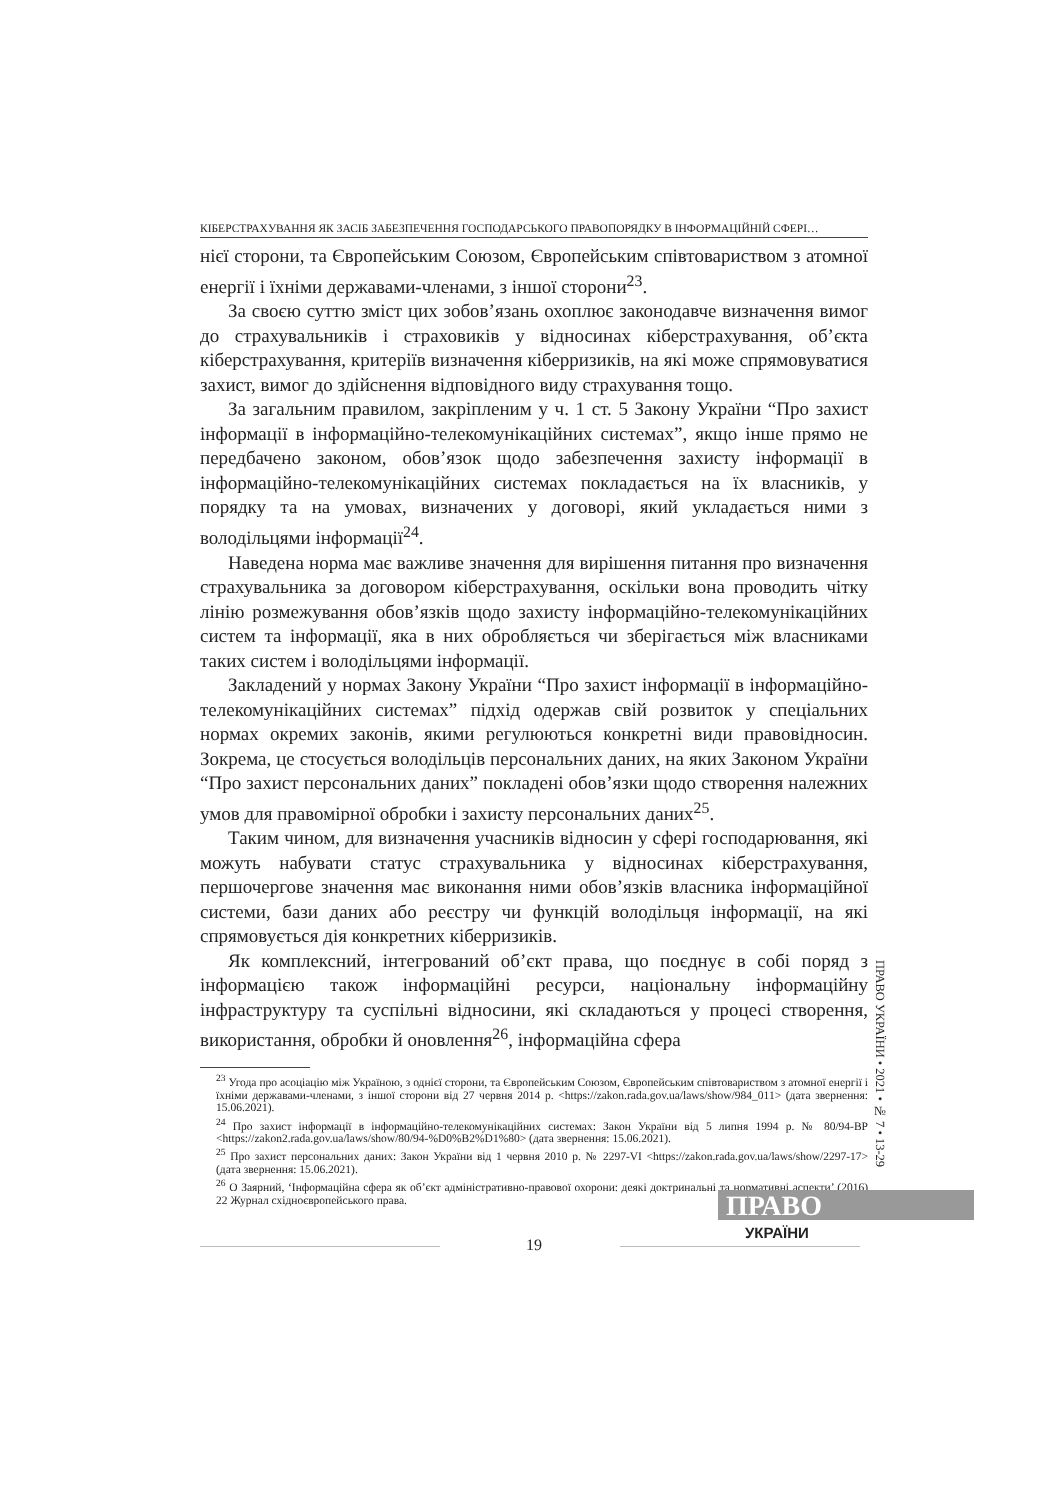КІБЕРСТРАХУВАННЯ ЯК ЗАСІБ ЗАБЕЗПЕЧЕННЯ ГОСПОДАРСЬКОГО ПРАВОПОРЯДКУ В ІНФОРМАЦІЙНІЙ СФЕРІ…
нієї сторони, та Європейським Союзом, Європейським співтовариством з атомної енергії і їхніми державами-членами, з іншої сторони<sup>23</sup>.
За своєю суттю зміст цих зобов’язань охоплює законодавче визначення вимог до страхувальників і страховиків у відносинах кіберстрахування, об’єкта кіберстрахування, критеріїв визначення кіберризиків, на які може спрямовуватися захист, вимог до здійснення відповідного виду страхування тощо.
За загальним правилом, закріпленим у ч. 1 ст. 5 Закону України “Про захист інформації в інформаційно-телекомунікаційних системах”, якщо інше прямо не передбачено законом, обов’язок щодо забезпечення захисту інформації в інформаційно-телекомунікаційних системах покладається на їх власників, у порядку та на умовах, визначених у договорі, який укладається ними з володільцями інформації<sup>24</sup>.
Наведена норма має важливе значення для вирішення питання про визначення страхувальника за договором кіберстрахування, оскільки вона проводить чітку лінію розмежування обов’язків щодо захисту інформаційно-телекомунікаційних систем та інформації, яка в них обробляється чи зберігається між власниками таких систем і володільцями інформації.
Закладений у нормах Закону України “Про захист інформації в інформаційно-телекомунікаційних системах” підхід одержав свій розвиток у спеціальних нормах окремих законів, якими регулюються конкретні види правовідносин. Зокрема, це стосується володільців персональних даних, на яких Законом України “Про захист персональних даних” покладені обов’язки щодо створення належних умов для правомірної обробки і захисту персональних даних<sup>25</sup>.
Таким чином, для визначення учасників відносин у сфері господарювання, які можуть набувати статус страхувальника у відносинах кіберстрахування, першочергове значення має виконання ними обов’язків власника інформаційної системи, бази даних або реєстру чи функцій володільця інформації, на які спрямовується дія конкретних кіберризиків.
Як комплексний, інтегрований об’єкт права, що поєднує в собі поряд з інформацією також інформаційні ресурси, національну інформаційну інфраструктуру та суспільні відносини, які складаються у процесі створення, використання, обробки й оновлення<sup>26</sup>, інформаційна сфера
<sup>23</sup> Угода про асоціацію між Україною, з однієї сторони, та Європейським Союзом, Європейським співтовариством з атомної енергії і їхніми державами-членами, з іншої сторони від 27 червня 2014 р. <https://zakon.rada.gov.ua/laws/show/984_011> (дата звернення: 15.06.2021).
<sup>24</sup> Про захист інформації в інформаційно-телекомунікаційних системах: Закон України від 5 липня 1994 р. № 80/94-ВР <https://zakon2.rada.gov.ua/laws/show/80/94-%D0%B2%D1%80> (дата звернення: 15.06.2021).
<sup>25</sup> Про захист персональних даних: Закон України від 1 червня 2010 р. № 2297-VI <https://zakon.rada.gov.ua/laws/show/2297-17> (дата звернення: 15.06.2021).
<sup>26</sup> О Заярний, ‘Інформаційна сфера як об’єкт адміністративно-правової охорони: деякі доктринальні та нормативні аспекти’ (2016) 22 Журнал східноєвропейського права.
ПРАВО УКРАЇНИ • 2021 • № 7 • 13-29
ПРАВО
УКРАЇНИ
19